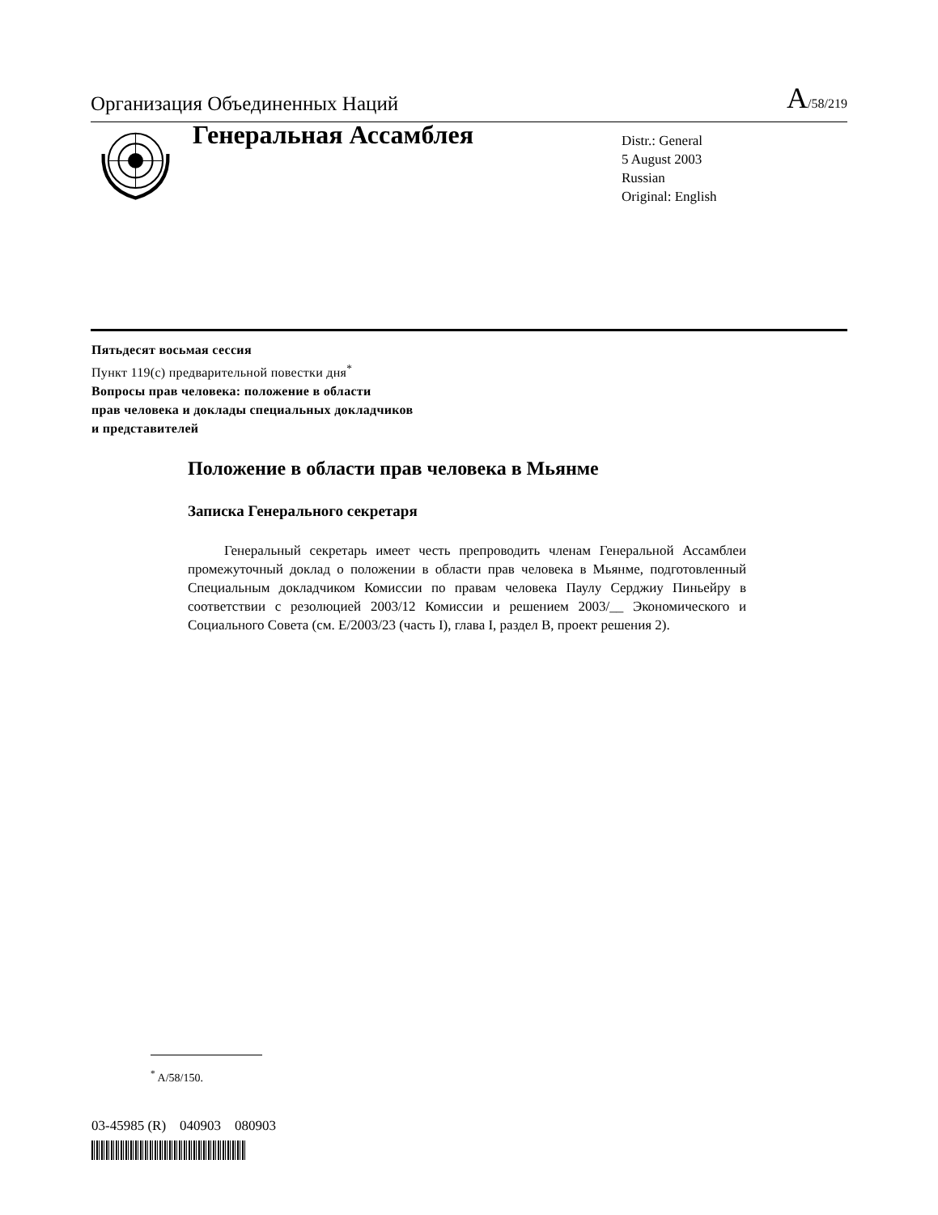Организация Объединенных Наций A/58/219
Генеральная Ассамблея
Distr.: General
5 August 2003
Russian
Original: English
Пятьдесят восьмая сессия
Пункт 119(c) предварительной повестки дня<sup>*</sup>
Вопросы прав человека: положение в области
прав человека и доклады специальных докладчиков
и представителей
Положение в области прав человека в Мьянме
Записка Генерального секретаря
Генеральный секретарь имеет честь препроводить членам Генеральной Ассамблеи промежуточный доклад о положении в области прав человека в Мьянме, подготовленный Специальным докладчиком Комиссии по правам человека Паулу Серджиу Пиньейру в соответствии с резолюцией 2003/12 Комиссии и решением 2003/__ Экономического и Социального Совета (см. E/2003/23 (часть I), глава I, раздел B, проект решения 2).
<sup>*</sup> A/58/150.
03-45985 (R) 040903 080903